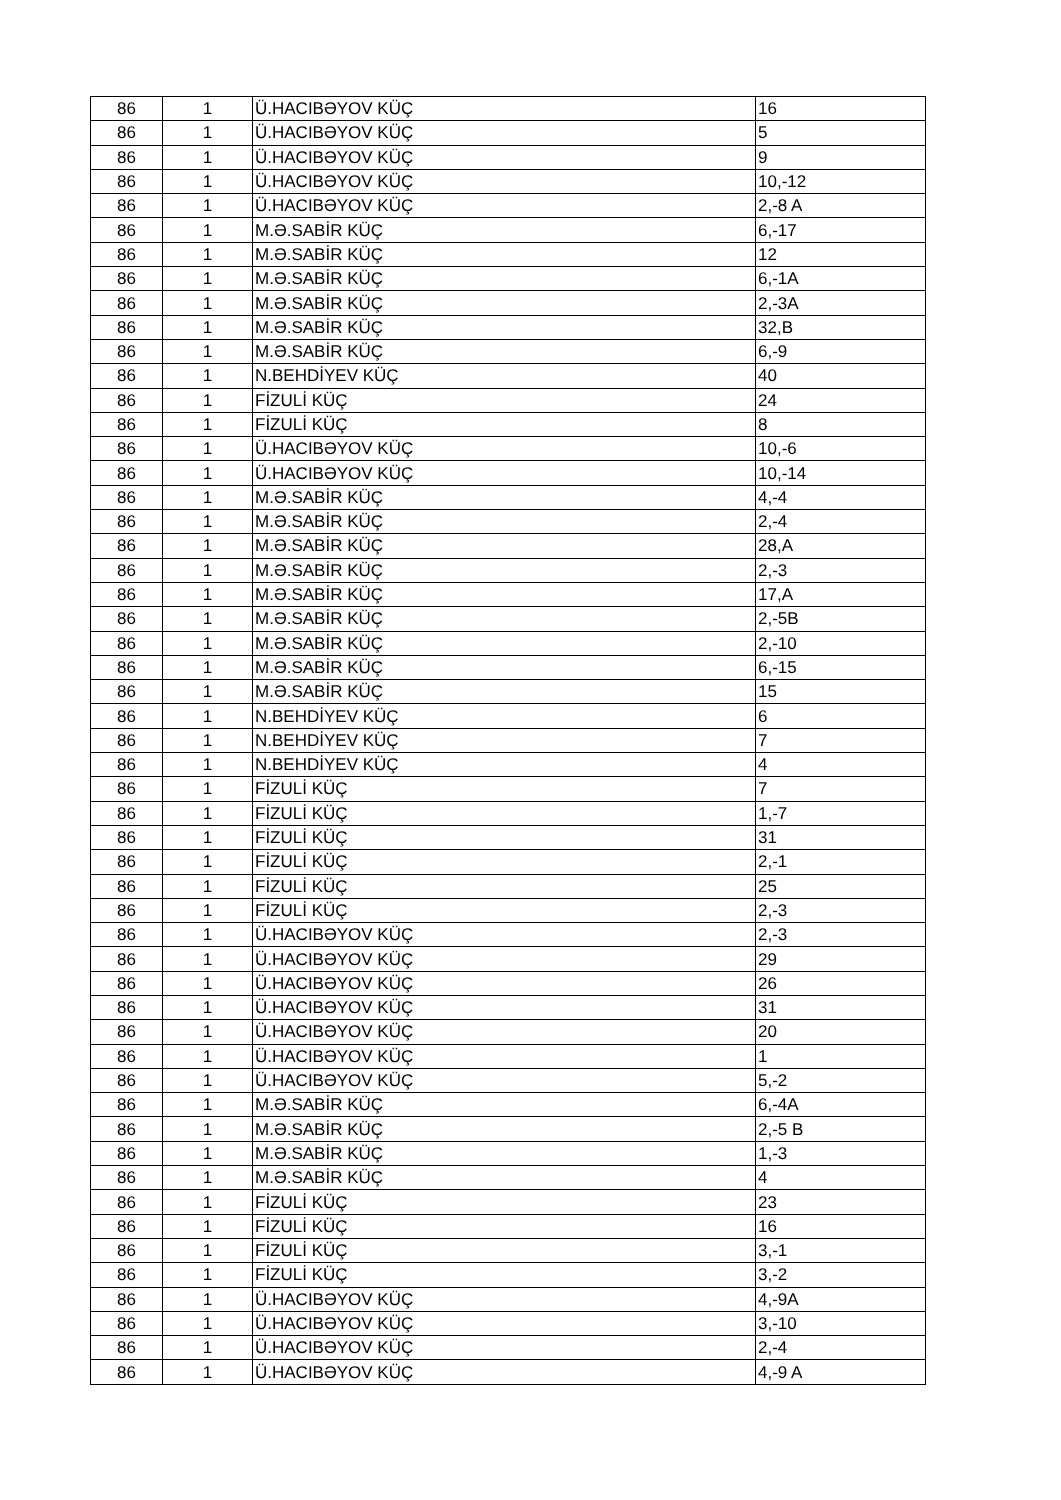| 86 | 1 | Ü.HACIBƏYOV KÜÇ | 16 |
| 86 | 1 | Ü.HACIBƏYOV KÜÇ | 5 |
| 86 | 1 | Ü.HACIBƏYOV KÜÇ | 9 |
| 86 | 1 | Ü.HACIBƏYOV KÜÇ | 10,-12 |
| 86 | 1 | Ü.HACIBƏYOV KÜÇ | 2,-8 A |
| 86 | 1 | M.Ə.SABİR KÜÇ | 6,-17 |
| 86 | 1 | M.Ə.SABİR KÜÇ | 12 |
| 86 | 1 | M.Ə.SABİR KÜÇ | 6,-1A |
| 86 | 1 | M.Ə.SABİR KÜÇ | 2,-3A |
| 86 | 1 | M.Ə.SABİR KÜÇ | 32,B |
| 86 | 1 | M.Ə.SABİR KÜÇ | 6,-9 |
| 86 | 1 | N.BEHDİYEV KÜÇ | 40 |
| 86 | 1 | FİZULİ KÜÇ | 24 |
| 86 | 1 | FİZULİ KÜÇ | 8 |
| 86 | 1 | Ü.HACIBƏYOV KÜÇ | 10,-6 |
| 86 | 1 | Ü.HACIBƏYOV KÜÇ | 10,-14 |
| 86 | 1 | M.Ə.SABİR KÜÇ | 4,-4 |
| 86 | 1 | M.Ə.SABİR KÜÇ | 2,-4 |
| 86 | 1 | M.Ə.SABİR KÜÇ | 28,A |
| 86 | 1 | M.Ə.SABİR KÜÇ | 2,-3 |
| 86 | 1 | M.Ə.SABİR KÜÇ | 17,A |
| 86 | 1 | M.Ə.SABİR KÜÇ | 2,-5B |
| 86 | 1 | M.Ə.SABİR KÜÇ | 2,-10 |
| 86 | 1 | M.Ə.SABİR KÜÇ | 6,-15 |
| 86 | 1 | M.Ə.SABİR KÜÇ | 15 |
| 86 | 1 | N.BEHDİYEV KÜÇ | 6 |
| 86 | 1 | N.BEHDİYEV KÜÇ | 7 |
| 86 | 1 | N.BEHDİYEV KÜÇ | 4 |
| 86 | 1 | FİZULİ KÜÇ | 7 |
| 86 | 1 | FİZULİ KÜÇ | 1,-7 |
| 86 | 1 | FİZULİ KÜÇ | 31 |
| 86 | 1 | FİZULİ KÜÇ | 2,-1 |
| 86 | 1 | FİZULİ KÜÇ | 25 |
| 86 | 1 | FİZULİ KÜÇ | 2,-3 |
| 86 | 1 | Ü.HACIBƏYOV KÜÇ | 2,-3 |
| 86 | 1 | Ü.HACIBƏYOV KÜÇ | 29 |
| 86 | 1 | Ü.HACIBƏYOV KÜÇ | 26 |
| 86 | 1 | Ü.HACIBƏYOV KÜÇ | 31 |
| 86 | 1 | Ü.HACIBƏYOV KÜÇ | 20 |
| 86 | 1 | Ü.HACIBƏYOV KÜÇ | 1 |
| 86 | 1 | Ü.HACIBƏYOV KÜÇ | 5,-2 |
| 86 | 1 | M.Ə.SABİR KÜÇ | 6,-4A |
| 86 | 1 | M.Ə.SABİR KÜÇ | 2,-5 B |
| 86 | 1 | M.Ə.SABİR KÜÇ | 1,-3 |
| 86 | 1 | M.Ə.SABİR KÜÇ | 4 |
| 86 | 1 | FİZULİ KÜÇ | 23 |
| 86 | 1 | FİZULİ KÜÇ | 16 |
| 86 | 1 | FİZULİ KÜÇ | 3,-1 |
| 86 | 1 | FİZULİ KÜÇ | 3,-2 |
| 86 | 1 | Ü.HACIBƏYOV KÜÇ | 4,-9A |
| 86 | 1 | Ü.HACIBƏYOV KÜÇ | 3,-10 |
| 86 | 1 | Ü.HACIBƏYOV KÜÇ | 2,-4 |
| 86 | 1 | Ü.HACIBƏYOV KÜÇ | 4,-9 A |